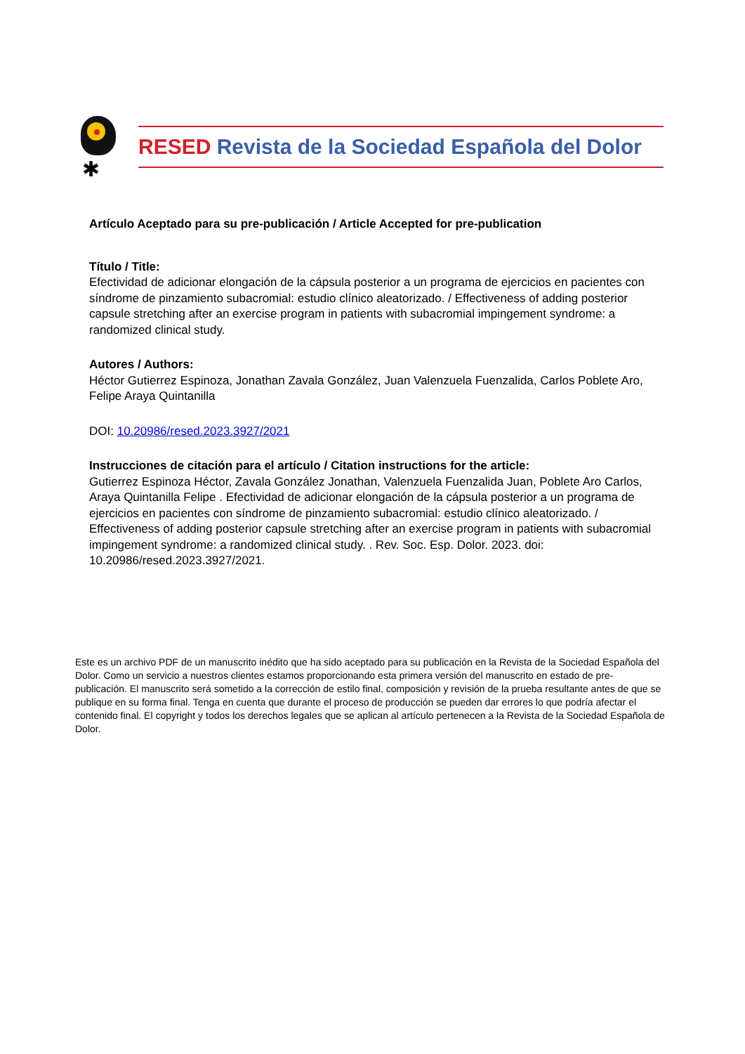✱
RESED Revista de la Sociedad Española del Dolor
Artículo Aceptado para su pre-publicación / Article Accepted for pre-publication
Título / Title:
Efectividad de adicionar elongación de la cápsula posterior a un programa de ejercicios en pacientes con síndrome de pinzamiento subacromial: estudio clínico aleatorizado. / Effectiveness of adding posterior capsule stretching after an exercise program in patients with subacromial impingement syndrome: a randomized clinical study.
Autores / Authors:
Héctor Gutierrez Espinoza, Jonathan Zavala González, Juan Valenzuela Fuenzalida, Carlos Poblete Aro, Felipe Araya Quintanilla
DOI: 10.20986/resed.2023.3927/2021
Instrucciones de citación para el artículo / Citation instructions for the article:
Gutierrez Espinoza Héctor, Zavala González Jonathan, Valenzuela Fuenzalida Juan, Poblete Aro Carlos, Araya Quintanilla Felipe . Efectividad de adicionar elongación de la cápsula posterior a un programa de ejercicios en pacientes con síndrome de pinzamiento subacromial: estudio clínico aleatorizado. / Effectiveness of adding posterior capsule stretching after an exercise program in patients with subacromial impingement syndrome: a randomized clinical study. . Rev. Soc. Esp. Dolor. 2023. doi: 10.20986/resed.2023.3927/2021.
Este es un archivo PDF de un manuscrito inédito que ha sido aceptado para su publicación en la Revista de la Sociedad Española del Dolor. Como un servicio a nuestros clientes estamos proporcionando esta primera versión del manuscrito en estado de pre-publicación. El manuscrito será sometido a la corrección de estilo final, composición y revisión de la prueba resultante antes de que se publique en su forma final. Tenga en cuenta que durante el proceso de producción se pueden dar errores lo que podría afectar el contenido final. El copyright y todos los derechos legales que se aplican al artículo pertenecen a la Revista de la Sociedad Española de Dolor.